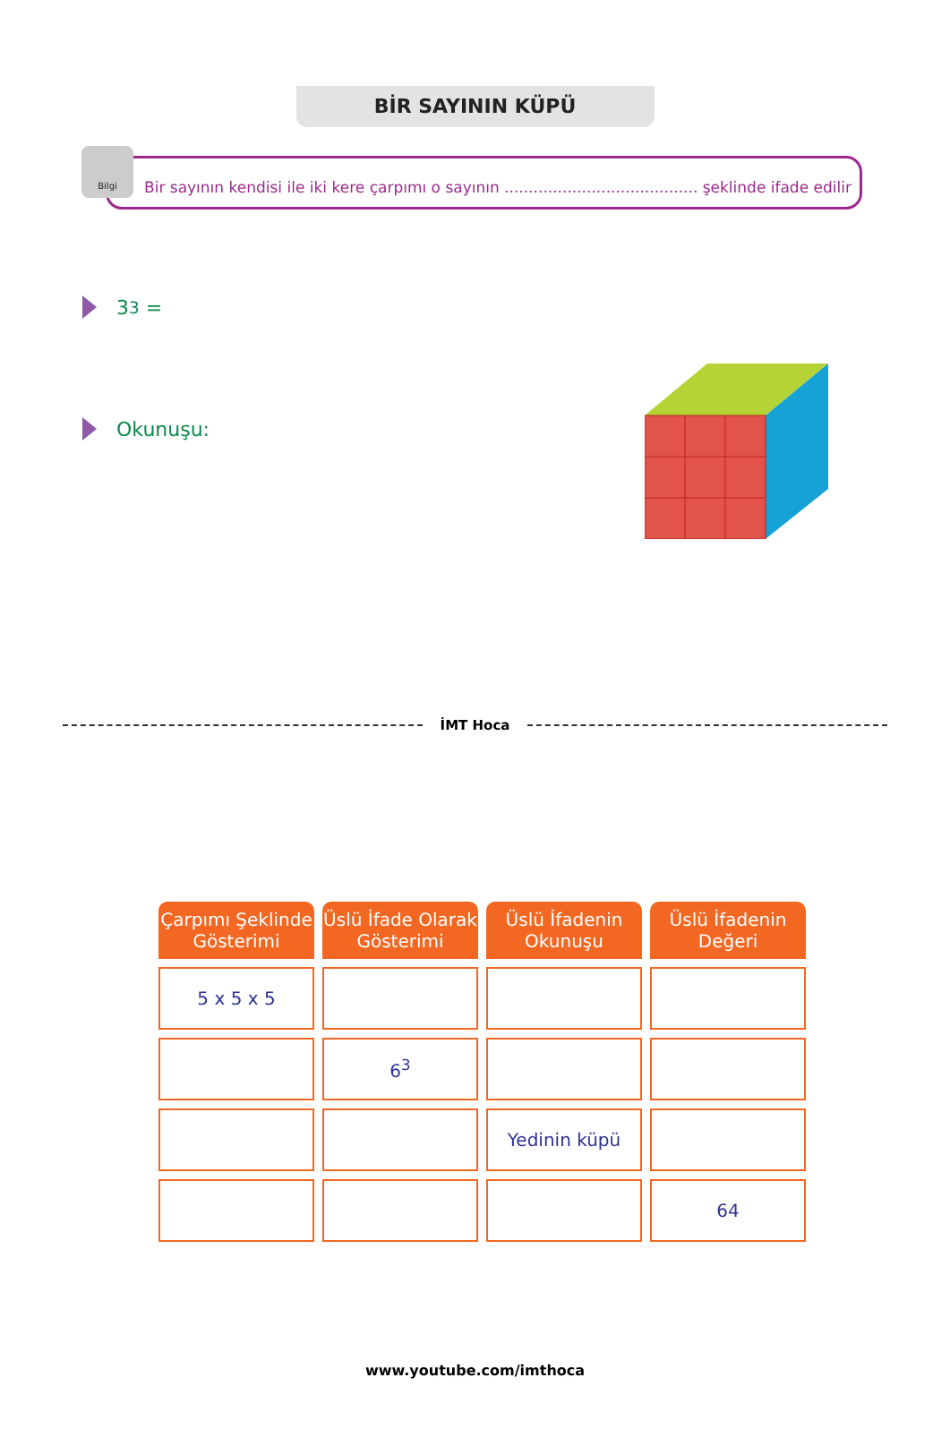BİR SAYININ KÜPÜ
Bilgi
Bir sayının kendisi ile iki kere çarpımı o sayının ........................................ şeklinde ifade edilir
3<sup>3</sup> =
Okunuşu:
İMT Hoca
| Çarpımı Şeklinde Gösterimi | Üslü İfade Olarak Gösterimi | Üslü İfadenin Okunuşu | Üslü İfadenin Değeri |
| --- | --- | --- | --- |
| 5 x 5 x 5 | | | |
| | 6<sup>3</sup> | | |
| | | Yedinin küpü | |
| | | | 64 |
www.youtube.com/imthoca